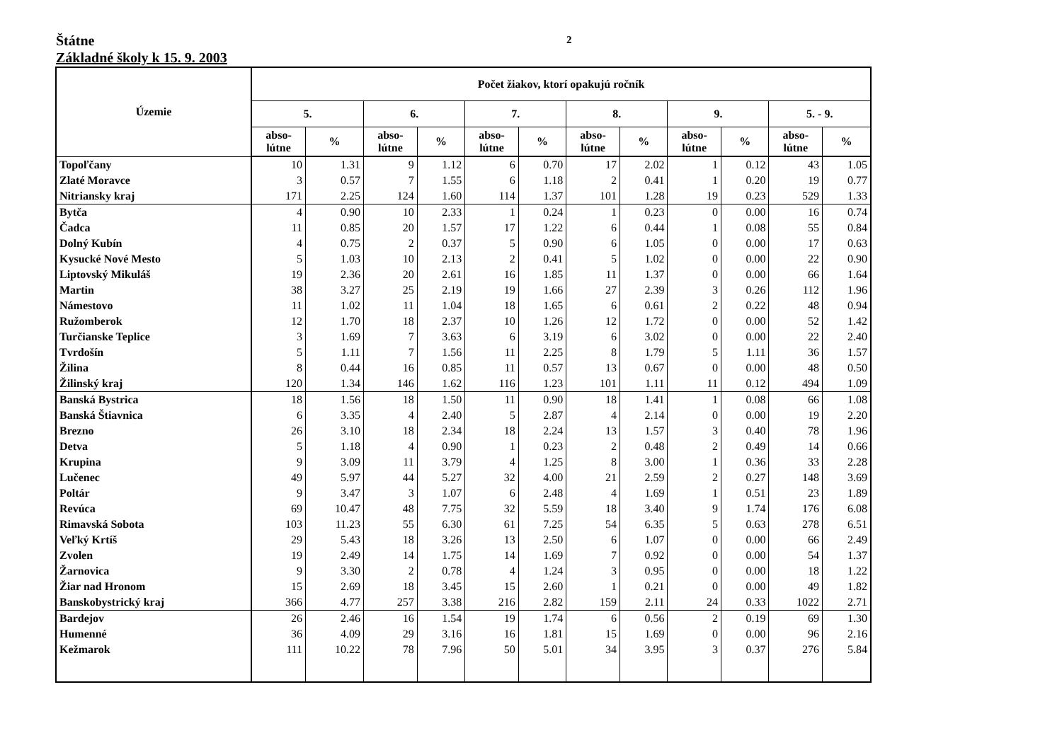Štátne
Základné školy k 15. 9. 2003
2
| Územie | Počet žiakov, ktorí opakujú ročník | | | | | | | | | | | |
| --- | --- | --- | --- | --- | --- | --- | --- | --- | --- | --- | --- | --- |
| | 5. | | 6. | | 7. | | 8. | | 9. | | 5. - 9. | |
| | abso- lútne | % | abso- lútne | % | abso- lútne | % | abso- lútne | % | abso- lútne | % | abso- lútne | % |
| Topoľčany | 10 | 1.31 | 9 | 1.12 | 6 | 0.70 | 17 | 2.02 | 1 | 0.12 | 43 | 1.05 |
| Zlaté Moravce | 3 | 0.57 | 7 | 1.55 | 6 | 1.18 | 2 | 0.41 | 1 | 0.20 | 19 | 0.77 |
| Nitriansky kraj | 171 | 2.25 | 124 | 1.60 | 114 | 1.37 | 101 | 1.28 | 19 | 0.23 | 529 | 1.33 |
| Bytča | 4 | 0.90 | 10 | 2.33 | 1 | 0.24 | 1 | 0.23 | 0 | 0.00 | 16 | 0.74 |
| Čadca | 11 | 0.85 | 20 | 1.57 | 17 | 1.22 | 6 | 0.44 | 1 | 0.08 | 55 | 0.84 |
| Dolný Kubín | 4 | 0.75 | 2 | 0.37 | 5 | 0.90 | 6 | 1.05 | 0 | 0.00 | 17 | 0.63 |
| Kysucké Nové Mesto | 5 | 1.03 | 10 | 2.13 | 2 | 0.41 | 5 | 1.02 | 0 | 0.00 | 22 | 0.90 |
| Liptovský Mikuláš | 19 | 2.36 | 20 | 2.61 | 16 | 1.85 | 11 | 1.37 | 0 | 0.00 | 66 | 1.64 |
| Martin | 38 | 3.27 | 25 | 2.19 | 19 | 1.66 | 27 | 2.39 | 3 | 0.26 | 112 | 1.96 |
| Námestovo | 11 | 1.02 | 11 | 1.04 | 18 | 1.65 | 6 | 0.61 | 2 | 0.22 | 48 | 0.94 |
| Ružomberok | 12 | 1.70 | 18 | 2.37 | 10 | 1.26 | 12 | 1.72 | 0 | 0.00 | 52 | 1.42 |
| Turčianske Teplice | 3 | 1.69 | 7 | 3.63 | 6 | 3.19 | 6 | 3.02 | 0 | 0.00 | 22 | 2.40 |
| Tvrdošín | 5 | 1.11 | 7 | 1.56 | 11 | 2.25 | 8 | 1.79 | 5 | 1.11 | 36 | 1.57 |
| Žilina | 8 | 0.44 | 16 | 0.85 | 11 | 0.57 | 13 | 0.67 | 0 | 0.00 | 48 | 0.50 |
| Žilinský kraj | 120 | 1.34 | 146 | 1.62 | 116 | 1.23 | 101 | 1.11 | 11 | 0.12 | 494 | 1.09 |
| Banská Bystrica | 18 | 1.56 | 18 | 1.50 | 11 | 0.90 | 18 | 1.41 | 1 | 0.08 | 66 | 1.08 |
| Banská Štiavnica | 6 | 3.35 | 4 | 2.40 | 5 | 2.87 | 4 | 2.14 | 0 | 0.00 | 19 | 2.20 |
| Brezno | 26 | 3.10 | 18 | 2.34 | 18 | 2.24 | 13 | 1.57 | 3 | 0.40 | 78 | 1.96 |
| Detva | 5 | 1.18 | 4 | 0.90 | 1 | 0.23 | 2 | 0.48 | 2 | 0.49 | 14 | 0.66 |
| Krupina | 9 | 3.09 | 11 | 3.79 | 4 | 1.25 | 8 | 3.00 | 1 | 0.36 | 33 | 2.28 |
| Lučenec | 49 | 5.97 | 44 | 5.27 | 32 | 4.00 | 21 | 2.59 | 2 | 0.27 | 148 | 3.69 |
| Poltár | 9 | 3.47 | 3 | 1.07 | 6 | 2.48 | 4 | 1.69 | 1 | 0.51 | 23 | 1.89 |
| Revúca | 69 | 10.47 | 48 | 7.75 | 32 | 5.59 | 18 | 3.40 | 9 | 1.74 | 176 | 6.08 |
| Rimavská Sobota | 103 | 11.23 | 55 | 6.30 | 61 | 7.25 | 54 | 6.35 | 5 | 0.63 | 278 | 6.51 |
| Veľký Krtíš | 29 | 5.43 | 18 | 3.26 | 13 | 2.50 | 6 | 1.07 | 0 | 0.00 | 66 | 2.49 |
| Zvolen | 19 | 2.49 | 14 | 1.75 | 14 | 1.69 | 7 | 0.92 | 0 | 0.00 | 54 | 1.37 |
| Žarnovica | 9 | 3.30 | 2 | 0.78 | 4 | 1.24 | 3 | 0.95 | 0 | 0.00 | 18 | 1.22 |
| Žiar nad Hronom | 15 | 2.69 | 18 | 3.45 | 15 | 2.60 | 1 | 0.21 | 0 | 0.00 | 49 | 1.82 |
| Banskobystrický kraj | 366 | 4.77 | 257 | 3.38 | 216 | 2.82 | 159 | 2.11 | 24 | 0.33 | 1022 | 2.71 |
| Bardejov | 26 | 2.46 | 16 | 1.54 | 19 | 1.74 | 6 | 0.56 | 2 | 0.19 | 69 | 1.30 |
| Humenné | 36 | 4.09 | 29 | 3.16 | 16 | 1.81 | 15 | 1.69 | 0 | 0.00 | 96 | 2.16 |
| Kežmarok | 111 | 10.22 | 78 | 7.96 | 50 | 5.01 | 34 | 3.95 | 3 | 0.37 | 276 | 5.84 |